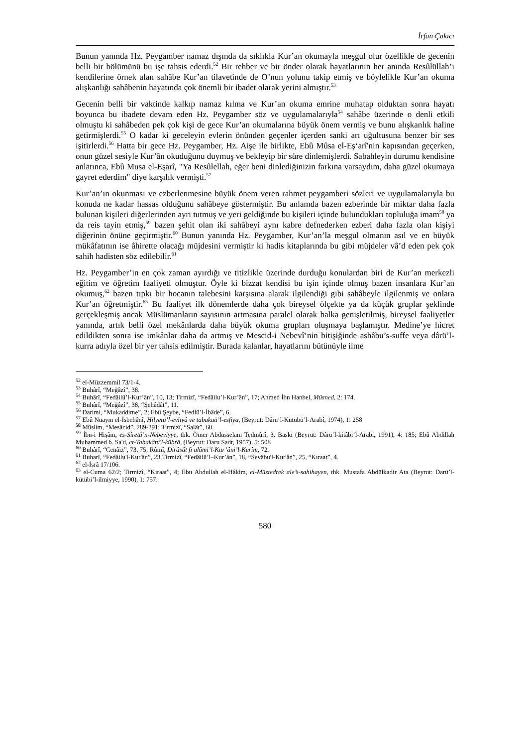İrfan Çakıcı
Bunun yanında Hz. Peygamber namaz dışında da sıklıkla Kur’an okumayla meşgul olur özellikle de gecenin belli bir bölümünü bu işe tahsis ederdi.<sup>52</sup> Bir rehber ve bir önder olarak hayatlarının her anında Resûlüllah’ı kendilerine örnek alan sahâbe Kur’an tilavetinde de O’nun yolunu takip etmiş ve böylelikle Kur’an okuma alışkanlığı sahâbenin hayatında çok önemli bir ibadet olarak yerini almıştır.<sup>53</sup>
Gecenin belli bir vaktinde kalkıp namaz kılma ve Kur’an okuma emrine muhatap olduktan sonra hayatı boyunca bu ibadete devam eden Hz. Peygamber söz ve uygulamalarıyla<sup>54</sup> sahâbe üzerinde o denli etkili olmuştu ki sahâbeden pek çok kişi de gece Kur’an okumalarına büyük önem vermiş ve bunu alışkanlık haline getirmişlerdi.<sup>55</sup> O kadar ki geceleyin evlerin önünden geçenler içerden sanki arı uğultusuna benzer bir ses işitirlerdi.<sup>56</sup> Hatta bir gece Hz. Peygamber, Hz. Aişe ile birlikte, Ebû Mûsa el-Eş‘arî'nin kapısından geçerken, onun güzel sesiyle Kur’ân okuduğunu duymuş ve bekleyip bir süre dinlemişlerdi. Sabahleyin durumu kendisine anlatınca, Ebû Musa el-Eşarî, "Ya Resûlellah, eğer beni dinlediğinizin farkına varsaydım, daha güzel okumaya gayret ederdim" diye karşılık vermişti.<sup>57</sup>
Kur’an’ın okunması ve ezberlenmesine büyük önem veren rahmet peygamberi sözleri ve uygulamalarıyla bu konuda ne kadar hassas olduğunu sahâbeye göstermiştir. Bu anlamda bazen ezberinde bir miktar daha fazla bulunan kişileri diğerlerinden ayrı tutmuş ve yeri geldiğinde bu kişileri içinde bulundukları topluluğa imam<sup>58</sup> ya da reis tayin etmiş,<sup>59</sup> bazen şehit olan iki sahâbeyi aynı kabre defnederken ezberi daha fazla olan kişiyi diğerinin önüne geçirmiştir.<sup>60</sup> Bunun yanında Hz. Peygamber, Kur’an’la meşgul olmanın asıl ve en büyük mükâfatının ise âhirette olacağı müjdesini vermiştir ki hadis kitaplarında bu gibi müjdeler vâ’d eden pek çok sahih hadisten söz edilebilir.<sup>61</sup>
Hz. Peygamber’in en çok zaman ayırdığı ve titizlikle üzerinde durduğu konulardan biri de Kur’an merkezli eğitim ve öğretim faaliyeti olmuştur. Öyle ki bizzat kendisi bu işin içinde olmuş bazen insanlara Kur’an okumuş,<sup>62</sup> bazen tıpkı bir hocanın talebesini karşısına alarak ilgilendiği gibi sahâbeyle ilgilenmiş ve onlara Kur’an öğretmiştir.<sup>63</sup> Bu faaliyet ilk dönemlerde daha çok bireysel ölçekte ya da küçük gruplar şeklinde gerçekleşmiş ancak Müslümanların sayısının artmasına paralel olarak halka genişletilmiş, bireysel faaliyetler yanında, artık belli özel mekânlarda daha büyük okuma grupları oluşmaya başlamıştır. Medine’ye hicret edildikten sonra ise imkânlar daha da artmış ve Mescid-i Nebevî’nin bitişiğinde ashâbu’s-suffe veya dârü’l-kurra adıyla özel bir yer tahsis edilmiştir. Burada kalanlar, hayatlarını bütünüyle ilme
<sup>52</sup> el-Müzzemmil 73/1-4.
<sup>53</sup> Buhârî, “Meğâzî”, 38.
<sup>54</sup> Buhârî, “Fedâilü’l-Kur’ân”, 10, 13; Tirmizî, “Fedâilu’l-Kur’ân”, 17; Ahmed İbn Hanbel, Müsned, 2: 174.
<sup>55</sup> Buhârî, “Meğâzî”, 38, “Şehâdât”, 11.
<sup>56</sup> Darimi, “Mukaddime”, 2; Ebû Şeybe, “Fedlü’l-İbâde”, 6.
<sup>57</sup> Ebû Nuaym el-İsbehânî, Hilyetü’l-evliyâ ve tabakaü’l-esfiya, (Beyrut: Dâru’l-Kütübü’l-Arabî, 1974), 1: 258
<sup>58</sup> Müslim, “Mesâcid”, 289-291; Tirmizî, “Salât”, 60.
<sup>59</sup> İbn-i Hişâm, es-Sîretü’n-Nebeviyye, thk. Ömer Abdüsselam Tedmûrî, 3. Baskı (Beyrut: Dârü’l-kitâbi’l-Arabi, 1991), 4: 185; Ebû Abdillah Muhammed b. Sa'd, et-Tabakâtü'l-kübrâ, (Beyrut: Daru Sadr, 1957), 5: 508
<sup>60</sup> Buhârî, “Cenâiz”, 73, 75; Rûmî, Dirâsât fi ulûmi’l-Kur’âni’l-Kerîm, 72.
<sup>61</sup> Buharî, “Fedâilu'l-Kur'ân”, 23.Tirmizî, “Fedâilü’l–Kur’ân”, 18, “Sevâbu'l-Kur'ân”, 25, “Kıraat”, 4.
<sup>62</sup> el-İsrâ 17/106.
<sup>63</sup> el-Cuma 62/2; Tirmizî, “Kıraat”, 4; Ebu Abdullah el-Hâkim, el-Müstedrek ale’s-sahihayen, thk. Mustafa Abdülkadir Ata (Beyrut: Darü’l-kütübi’l-ilmiyye, 1990), 1: 757.
580